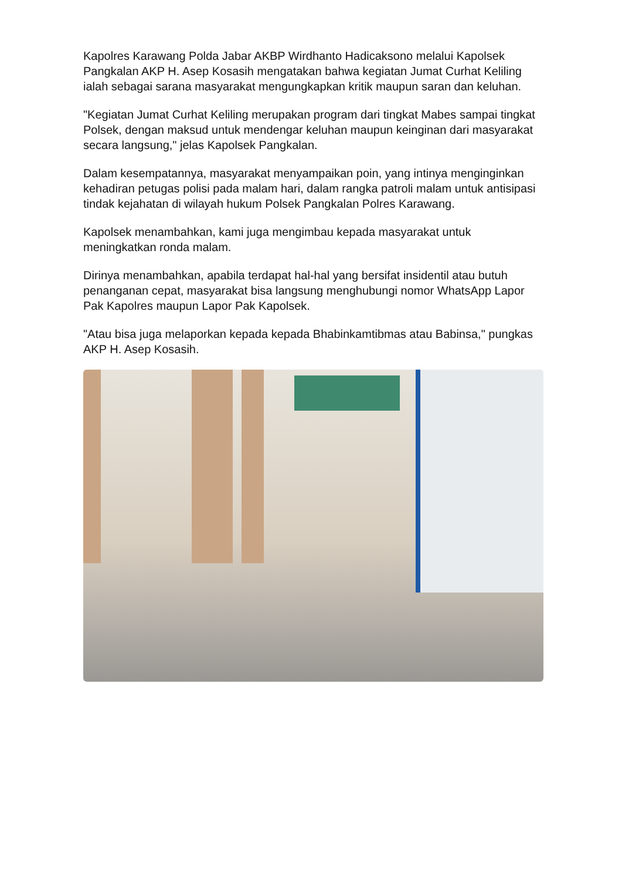Kapolres Karawang Polda Jabar AKBP Wirdhanto Hadicaksono melalui Kapolsek Pangkalan AKP H. Asep Kosasih mengatakan bahwa kegiatan Jumat Curhat Keliling ialah sebagai sarana masyarakat mengungkapkan kritik maupun saran dan keluhan.
"Kegiatan Jumat Curhat Keliling merupakan program dari tingkat Mabes sampai tingkat Polsek, dengan maksud untuk mendengar keluhan maupun keinginan dari masyarakat secara langsung," jelas Kapolsek Pangkalan.
Dalam kesempatannya, masyarakat menyampaikan poin, yang intinya menginginkan kehadiran petugas polisi pada malam hari, dalam rangka patroli malam untuk antisipasi tindak kejahatan di wilayah hukum Polsek Pangkalan Polres Karawang.
Kapolsek menambahkan, kami juga mengimbau kepada masyarakat untuk meningkatkan ronda malam.
Dirinya menambahkan, apabila terdapat hal-hal yang bersifat insidentil atau butuh penanganan cepat, masyarakat bisa langsung menghubungi nomor WhatsApp Lapor Pak Kapolres maupun Lapor Pak Kapolsek.
"Atau bisa juga melaporkan kepada kepada Bhabinkamtibmas atau Babinsa," pungkas AKP H. Asep Kosasih.